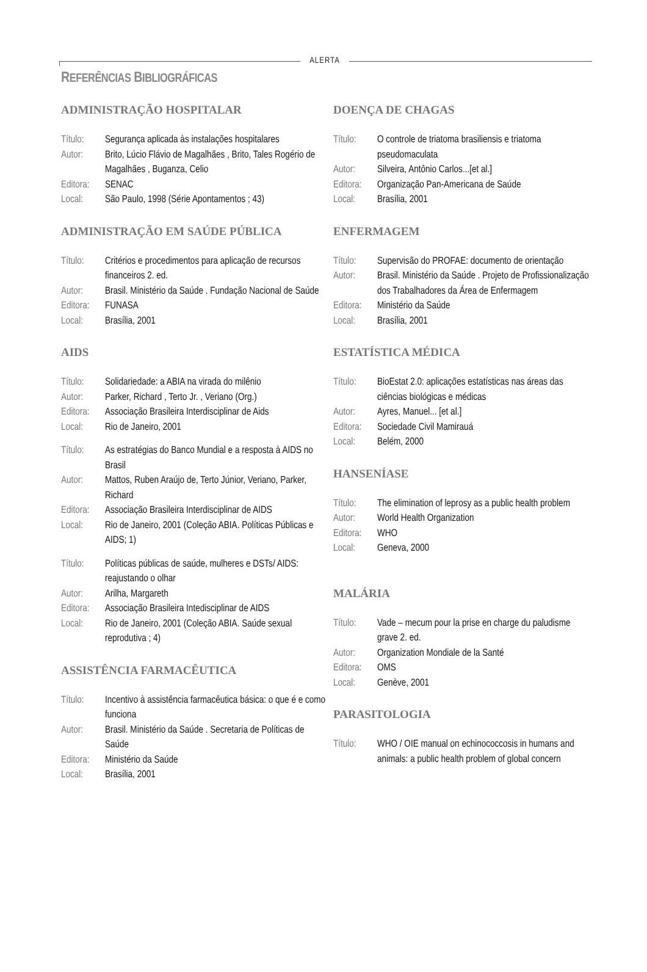ALERTA
REFERÊNCIAS BIBLIOGRÁFICAS
ADMINISTRAÇÃO HOSPITALAR
Título: Segurança aplicada às instalações hospitalares
Autor: Brito, Lúcio Flávio de Magalhães , Brito, Tales Rogério de Magalhães , Buganza, Celio
Editora: SENAC
Local: São Paulo, 1998 (Série Apontamentos ; 43)
ADMINISTRAÇÃO EM SAÚDE PÚBLICA
Título: Critérios e procedimentos para aplicação de recursos financeiros 2. ed.
Autor: Brasil. Ministério da Saúde . Fundação Nacional de Saúde
Editora: FUNASA
Local: Brasília, 2001
AIDS
Título: Solidariedade: a ABIA na virada do milênio
Autor: Parker, Richard , Terto Jr. , Veriano (Org.)
Editora: Associação Brasileira Interdisciplinar de Aids
Local: Rio de Janeiro, 2001
Título: As estratégias do Banco Mundial e a resposta à AIDS no Brasil
Autor: Mattos, Ruben Araújo de, Terto Júnior, Veriano, Parker, Richard
Editora: Associação Brasileira Interdisciplinar de AIDS
Local: Rio de Janeiro, 2001 (Coleção ABIA. Políticas Públicas e AIDS; 1)
Título: Políticas públicas de saúde, mulheres e DSTs/ AIDS: reajustando o olhar
Autor: Arilha, Margareth
Editora: Associação Brasileira Intedisciplinar de AIDS
Local: Rio de Janeiro, 2001 (Coleção ABIA. Saúde sexual reprodutiva ; 4)
ASSISTÊNCIA FARMACÊUTICA
Título: Incentivo à assistência farmacêutica básica: o que é e como funciona
Autor: Brasil. Ministério da Saúde . Secretaria de Políticas de Saúde
Editora: Ministério da Saúde
Local: Brasília, 2001
DOENÇA DE CHAGAS
Título: O controle de triatoma brasiliensis e triatoma pseudomaculata
Autor: Silveira, Antônio Carlos...[et al.]
Editora: Organização Pan-Americana de Saúde
Local: Brasília, 2001
ENFERMAGEM
Título: Supervisão do PROFAE: documento de orientação
Autor: Brasil. Ministério da Saúde . Projeto de Profissionalização dos Trabalhadores da Área de Enfermagem
Editora: Ministério da Saúde
Local: Brasília, 2001
ESTATÍSTICA MÉDICA
Título: BioEstat 2.0: aplicações estatísticas nas áreas das ciências biológicas e médicas
Autor: Ayres, Manuel... [et al.]
Editora: Sociedade Civil Mamirauá
Local: Belém, 2000
HANSENÍASE
Título: The elimination of leprosy as a public health problem
Autor: World Health Organization
Editora: WHO
Local: Geneva, 2000
MALÁRIA
Título: Vade – mecum pour la prise en charge du paludisme grave 2. ed.
Autor: Organization Mondiale de la Santé
Editora: OMS
Local: Genève, 2001
PARASITOLOGIA
Título: WHO / OIE manual on echinococcosis in humans and animals: a public health problem of global concern